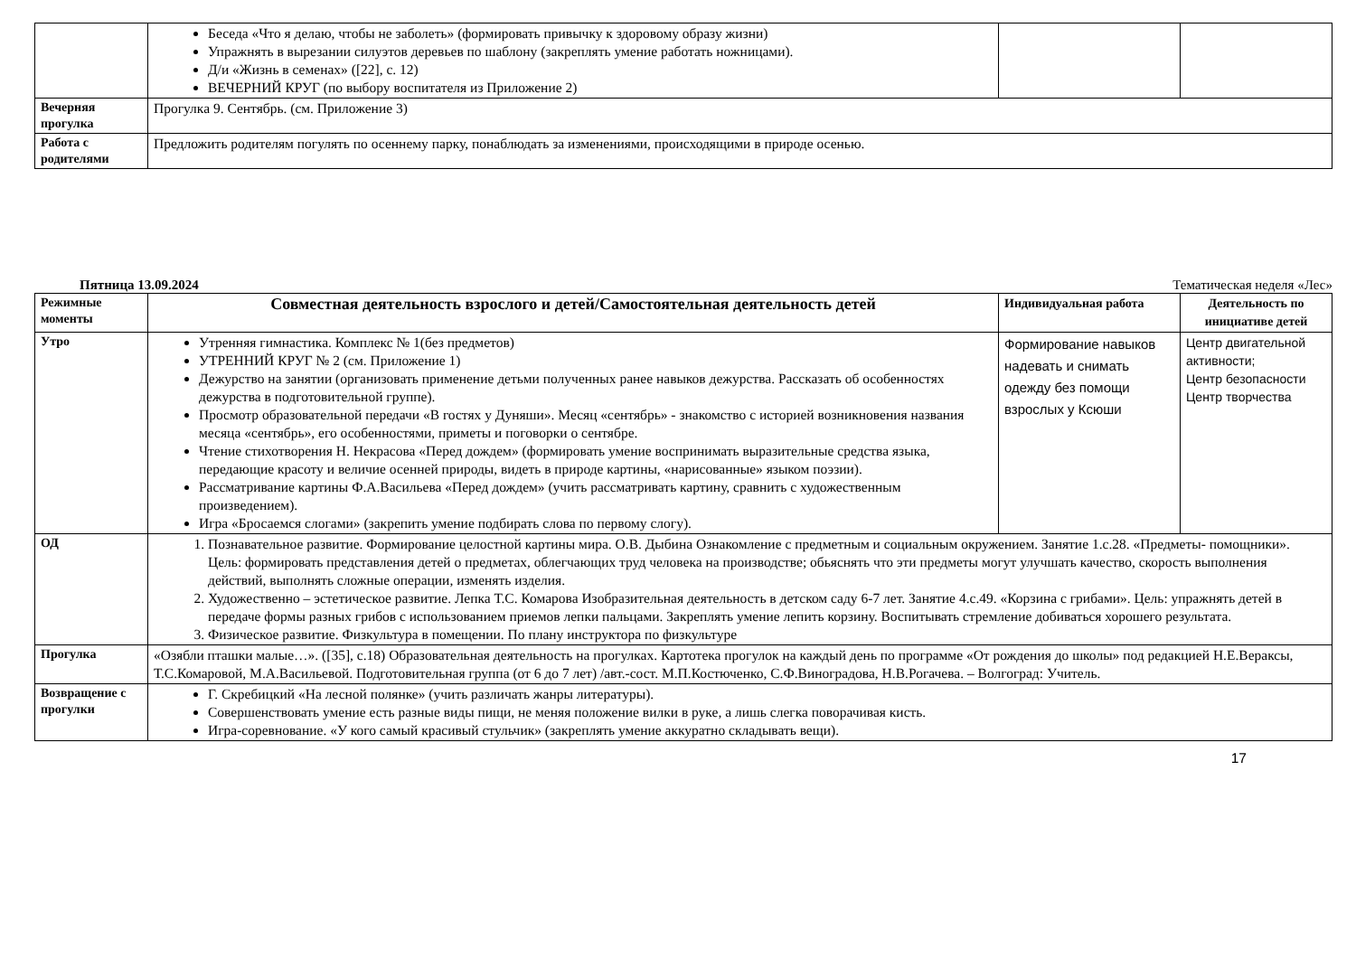| | Беседа «Что я делаю, чтобы не заболеть» (формировать привычку к здоровому образу жизни) Упражнять в вырезании силуэтов деревьев по шаблону (закреплять умение работать ножницами). Д/и «Жизнь в семенах» ([22], с. 12) ВЕЧЕРНИЙ КРУГ (по выбору воспитателя из Приложение 2) | | |
| Вечерняя прогулка | Прогулка 9. Сентябрь. (см. Приложение 3) | | |
| Работа с родителями | Предложить родителям погулять по осеннему парку, понаблюдать за изменениями, происходящими в природе осенью. | | |
Пятница 13.09.2024 Тематическая неделя «Лес»
| Режимные моменты | Совместная деятельность взрослого и детей/Самостоятельная деятельность детей | Индивидуальная работа | Деятельность по инициативе детей |
| --- | --- | --- | --- |
| Утро | Утренняя гимнастика. Комплекс № 1(без предметов) УТРЕННИЙ КРУГ № 2 (см. Приложение 1) Дежурство на занятии (организовать применение детьми полученных ранее навыков дежурства. Рассказать об особенностях дежурства в подготовительной группе). Просмотр образовательной передачи «В гостях у Дуняши». Месяц «сентябрь» - знакомство с историей возникновения названия месяца «сентябрь», его особенностями, приметы и поговорки о сентябре. Чтение стихотворения Н. Некрасова «Перед дождем» (формировать умение воспринимать выразительные средства языка, передающие красоту и величие осенней природы, видеть в природе картины, «нарисованные» языком поэзии). Рассматривание картины Ф.А.Васильева «Перед дождем» (учить рассматривать картину, сравнить с художественным произведением). Игра «Бросаемся слогами» (закрепить умение подбирать слова по первому слогу). | Формирование навыков надевать и снимать одежду без помощи взрослых у Ксюши | Центр двигательной активности; Центр безопасности Центр творчества |
| ОД | 1. Познавательное развитие. Формирование целостной картины мира. О.В. Дыбина Ознакомление с предметным и социальным окружением. Занятие 1.с.28. «Предметы- помощники». Цель: формировать представления детей о предметах, облегчающих труд человека на производстве; обьяснять что эти предметы могут улучшать качество, скорость выполнения действий, выполнять сложные операции, изменять изделия. 2. Художественно – эстетическое развитие. Лепка Т.С. Комарова Изобразительная деятельность в детском саду 6-7 лет. Занятие 4.с.49. «Корзина с грибами». Цель: упражнять детей в передаче формы разных грибов с использованием приемов лепки пальцами. Закреплять умение лепить корзину. Воспитывать стремление добиваться хорошего результата. 3. Физическое развитие. Физкультура в помещении. По плану инструктора по физкультуре | | |
| Прогулка | «Озябли пташки малые…». ([35], с.18) Образовательная деятельность на прогулках. Картотека прогулок на каждый день по программе «От рождения до школы» под редакцией Н.Е.Вераксы, Т.С.Комаровой, М.А.Васильевой. Подготовительная группа (от 6 до 7 лет) /авт.-сост. М.П.Костюченко, С.Ф.Виноградова, Н.В.Рогачева. – Волгоград: Учитель. | | |
| Возвращение с прогулки | Г. Скребицкий «На лесной полянке» (учить различать жанры литературы). Совершенствовать умение есть разные виды пищи, не меняя положение вилки в руке, а лишь слегка поворачивая кисть. Игра-соревнование. «У кого самый красивый стульчик» (закреплять умение аккуратно складывать вещи). | | |
17